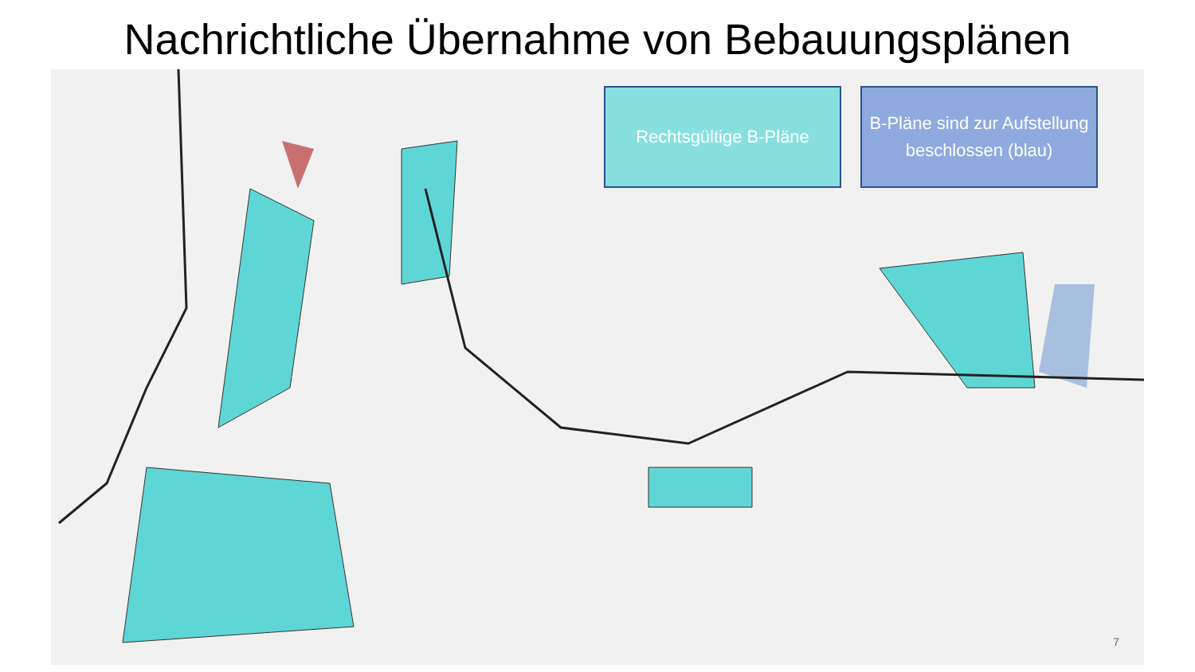Nachrichtliche Übernahme von Bebauungsplänen
Rechtsgültige B-Pläne B-Pläne sind zur Aufstellung beschlossen (blau)
7